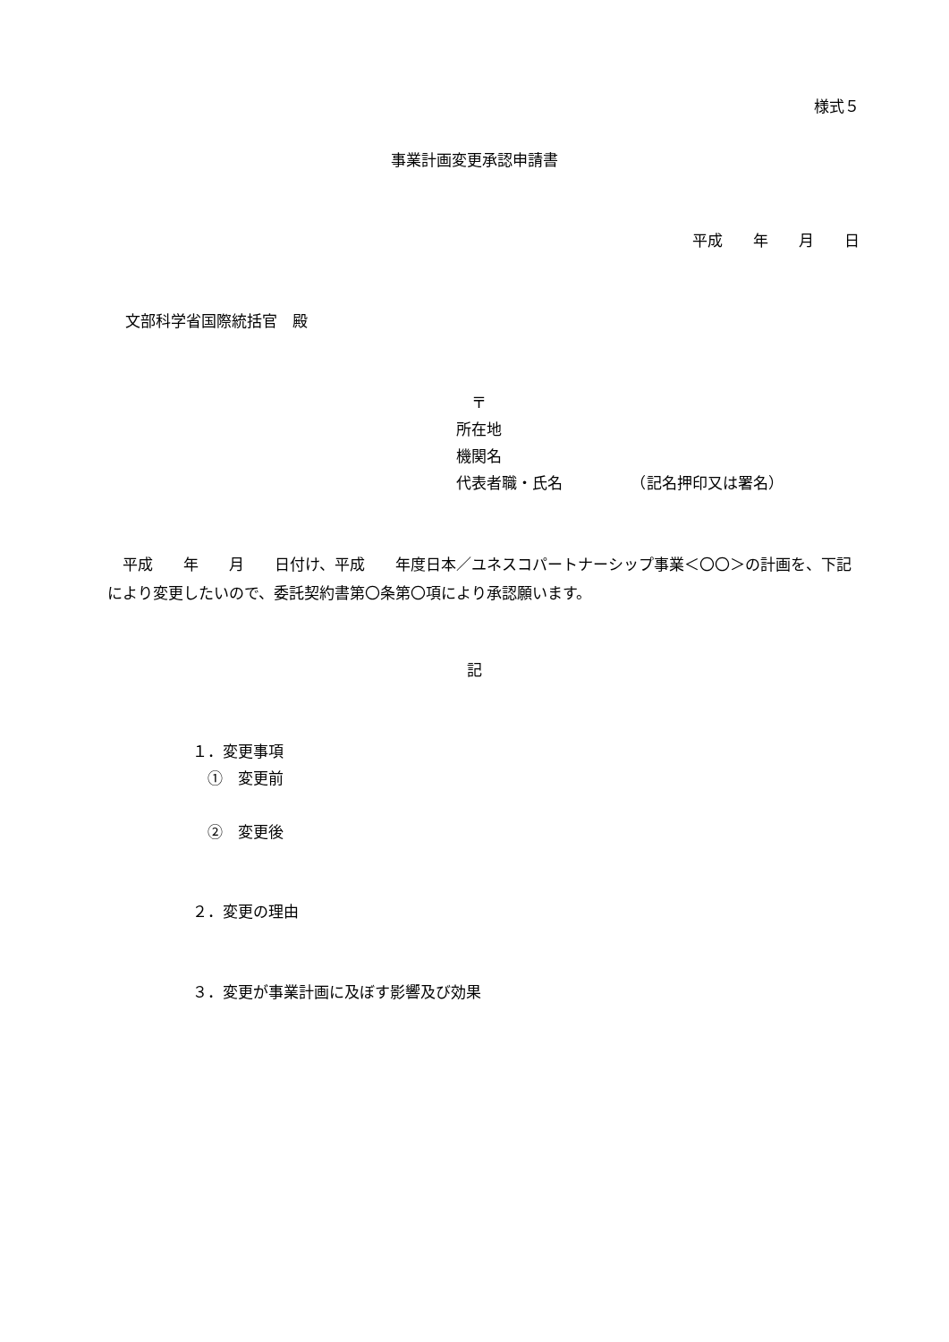様式５
事業計画変更承認申請書
平成　　年　　月　　日
文部科学省国際統括官　殿
　〒
所在地
機関名
代表者職・氏名　　　　　（記名押印又は署名）
　平成　　年　　月　　日付け、平成　　年度日本／ユネスコパートナーシップ事業＜〇〇＞の計画を、下記により変更したいので、委託契約書第〇条第〇項により承認願います。
記
１．変更事項
　①　変更前
　②　変更後
２．変更の理由
３．変更が事業計画に及ぼす影響及び効果